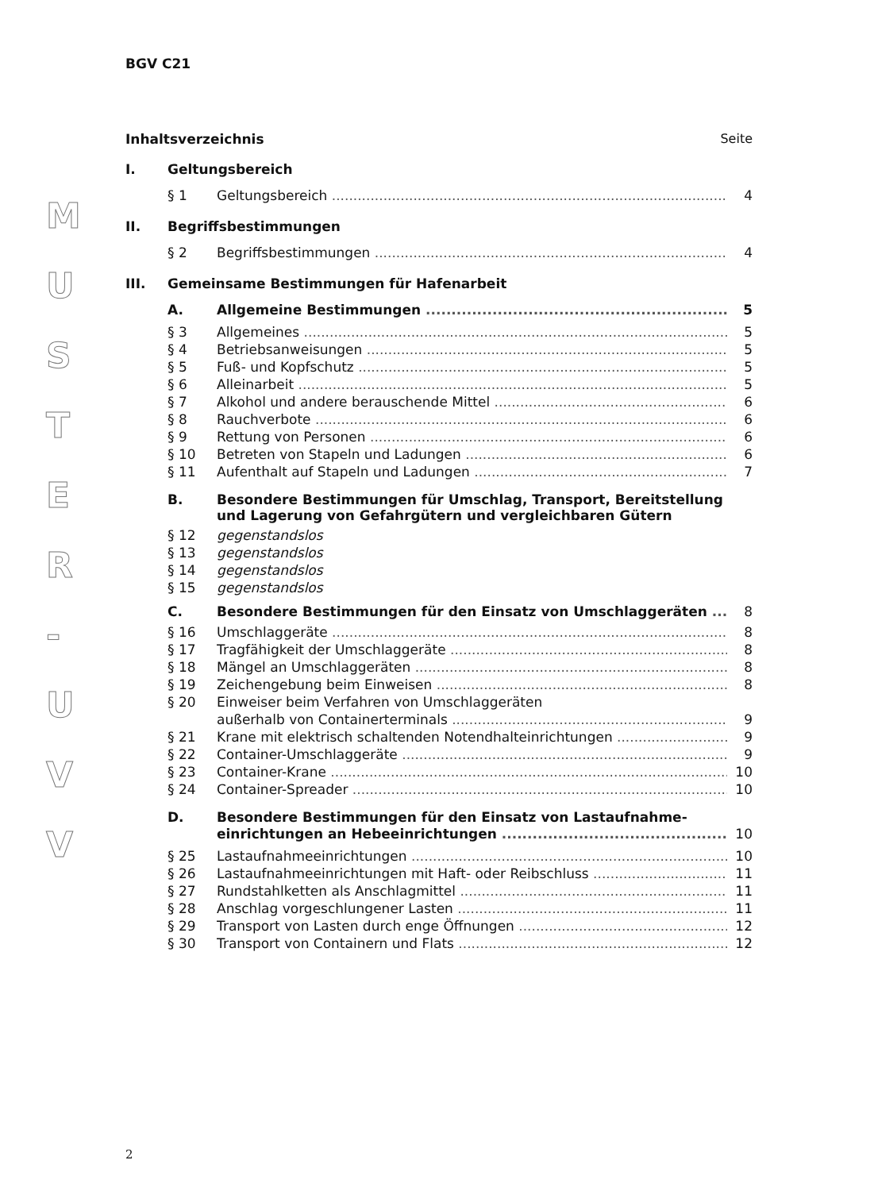M
U
S
T
E
R
-
U
V
V
BGV C21
Inhaltsverzeichnis Seite
I. Geltungsbereich
§ 1 Geltungsbereich 4
II. Begriffsbestimmungen
§ 2 Begriffsbestimmungen 4
III. Gemeinsame Bestimmungen für Hafenarbeit
A. Allgemeine Bestimmungen 5
§ 3 Allgemeines 5
§ 4 Betriebsanweisungen 5
§ 5 Fuß- und Kopfschutz 5
§ 6 Alleinarbeit 5
§ 7 Alkohol und andere berauschende Mittel 6
§ 8 Rauchverbote 6
§ 9 Rettung von Personen 6
§ 10 Betreten von Stapeln und Ladungen 6
§ 11 Aufenthalt auf Stapeln und Ladungen 7
B. Besondere Bestimmungen für Umschlag, Transport, Bereitstellung und Lagerung von Gefahrgütern und vergleichbaren Gütern
§ 12 gegenstandslos
§ 13 gegenstandslos
§ 14 gegenstandslos
§ 15 gegenstandslos
C. Besondere Bestimmungen für den Einsatz von Umschlaggeräten 8
§ 16 Umschlaggeräte 8
§ 17 Tragfähigkeit der Umschlaggeräte 8
§ 18 Mängel an Umschlaggeräten 8
§ 19 Zeichengebung beim Einweisen 8
§ 20 Einweiser beim Verfahren von Umschlaggeräten
außerhalb von Containerterminals 9
§ 21 Krane mit elektrisch schaltenden Notendhalteinrichtungen 9
§ 22 Container-Umschlaggeräte 9
§ 23 Container-Krane 10
§ 24 Container-Spreader 10
D. Besondere Bestimmungen für den Einsatz von Lastaufnahme-
einrichtungen an Hebeeinrichtungen 10
§ 25 Lastaufnahmeeinrichtungen 10
§ 26 Lastaufnahmeeinrichtungen mit Haft- oder Reibschluss 11
§ 27 Rundstahlketten als Anschlagmittel 11
§ 28 Anschlag vorgeschlungener Lasten 11
§ 29 Transport von Lasten durch enge Öffnungen 12
§ 30 Transport von Containern und Flats 12
2